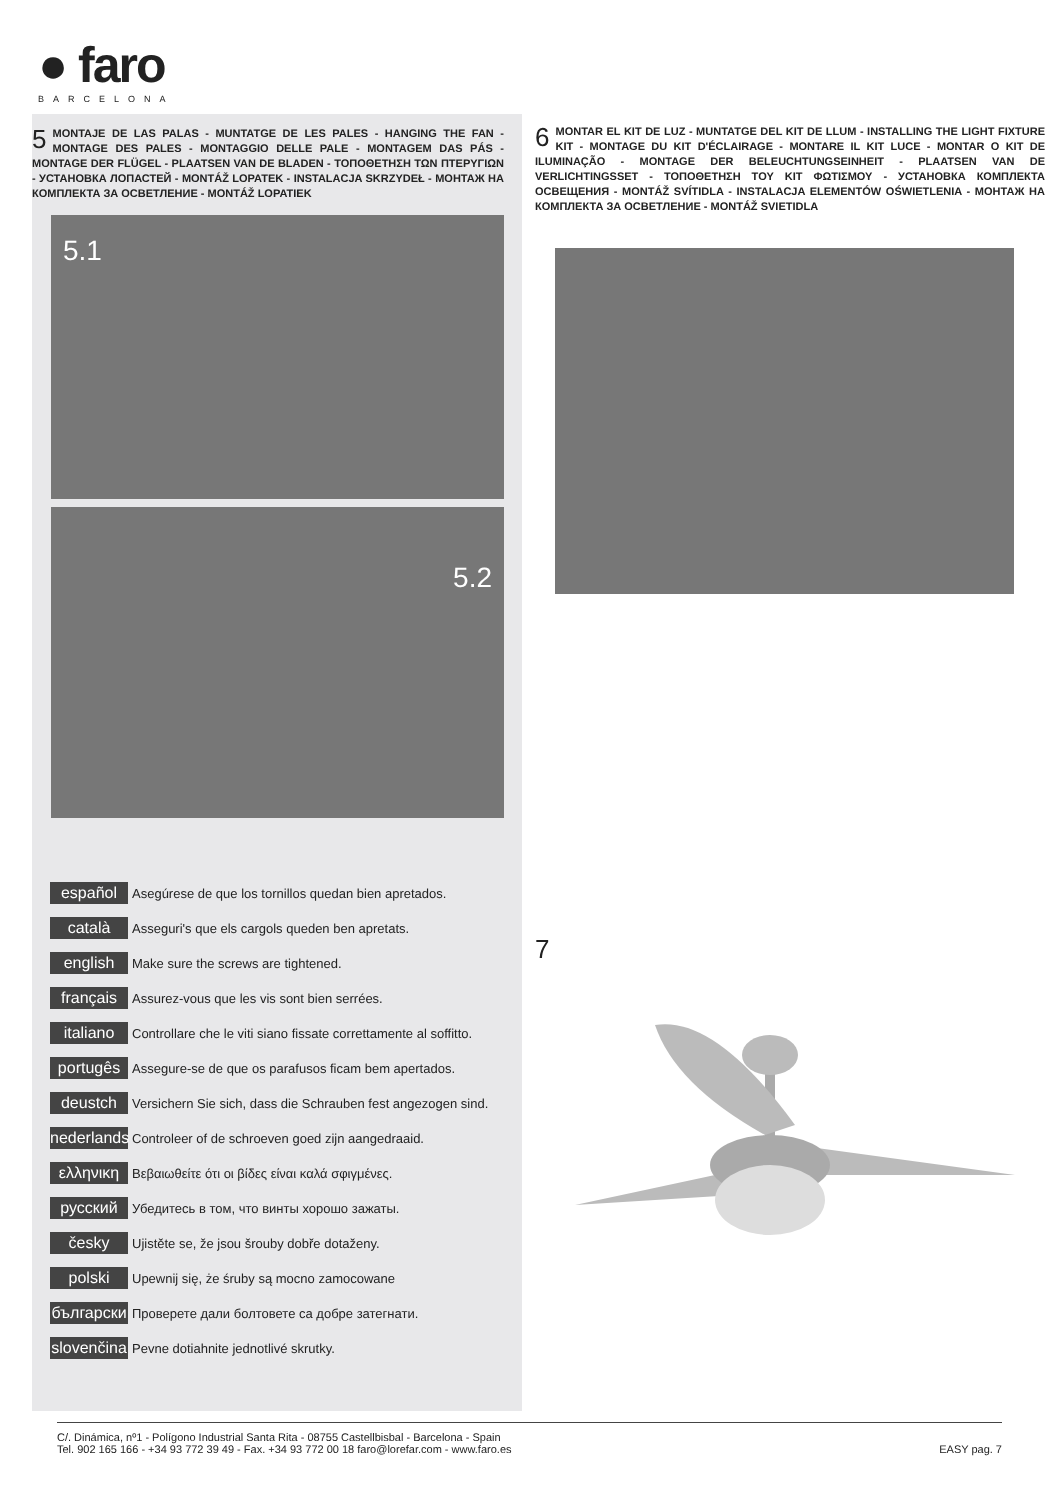● faro
BARCELONA
5
MONTAJE DE LAS PALAS - MUNTATGE DE LES PALES - HANGING THE FAN - MONTAGE DES PALES - MONTAGGIO DELLE PALE - MONTAGEM DAS PÁS - MONTAGE DER FLÜGEL - PLAATSEN VAN DE BLADEN - ΤΟΠΟΘΕΤΗΣΗ ΤΩΝ ΠΤΕΡΥΓΙΩΝ - УСТАНОВКА ЛОПАСТЕЙ - MONTÁŽ LOPATEK - INSTALACJA SKRZYDEŁ - МОНТАЖ НА КОМПЛЕКТА ЗА ОСВЕТЛЕНИЕ - MONTÁŽ LOPATIEK
5.1
5.2
español Asegúrese de que los tornillos quedan bien apretados.
català Asseguri's que els cargols queden ben apretats.
english Make sure the screws are tightened.
français Assurez-vous que les vis sont bien serrées.
italiano Controllare che le viti siano fissate correttamente al soffitto.
portugês Assegure-se de que os parafusos ficam bem apertados.
deustch Versichern Sie sich, dass die Schrauben fest angezogen sind.
nederlands Controleer of de schroeven goed zijn aangedraaid.
ελληνικη Βεβαιωθείτε ότι οι βίδες είναι καλά σφιγμένες.
русский Убедитесь в том, что винты хорошо зажаты.
česky Ujistěte se, že jsou šrouby dobře dotaženy.
polski Upewnij się, że śruby są mocno zamocowane
български Проверете дали болтовете са добре затегнати.
slovenčina Pevne dotiahnite jednotlivé skrutky.
6
MONTAR EL KIT DE LUZ - MUNTATGE DEL KIT DE LLUM - INSTALLING THE LIGHT FIXTURE KIT - MONTAGE DU KIT D'ÉCLAIRAGE - MONTARE IL KIT LUCE - MONTAR O KIT DE ILUMINAÇÃO - MONTAGE DER BELEUCHTUNGSEINHEIT - PLAATSEN VAN DE VERLICHTINGSSET - ΤΟΠΟΘΕΤΗΣΗ ΤΟΥ ΚΙΤ ΦΩΤΙΣΜΟΥ - УСТАНОВКА КОМПЛЕКТА ОСВЕЩЕНИЯ - MONTÁŽ SVÍTIDLA - INSTALACJA ELEMENTÓW OŚWIETLENIA - МОНТАЖ НА КОМПЛЕКТА ЗА ОСВЕТЛЕНИЕ - MONTÁŽ SVIETIDLA
7
C/. Dinámica, nº1 - Polígono Industrial Santa Rita - 08755 Castellbisbal - Barcelona - Spain
Tel. 902 165 166 - +34 93 772 39 49 - Fax. +34 93 772 00 18 faro@lorefar.com - www.faro.es EASY pag. 7